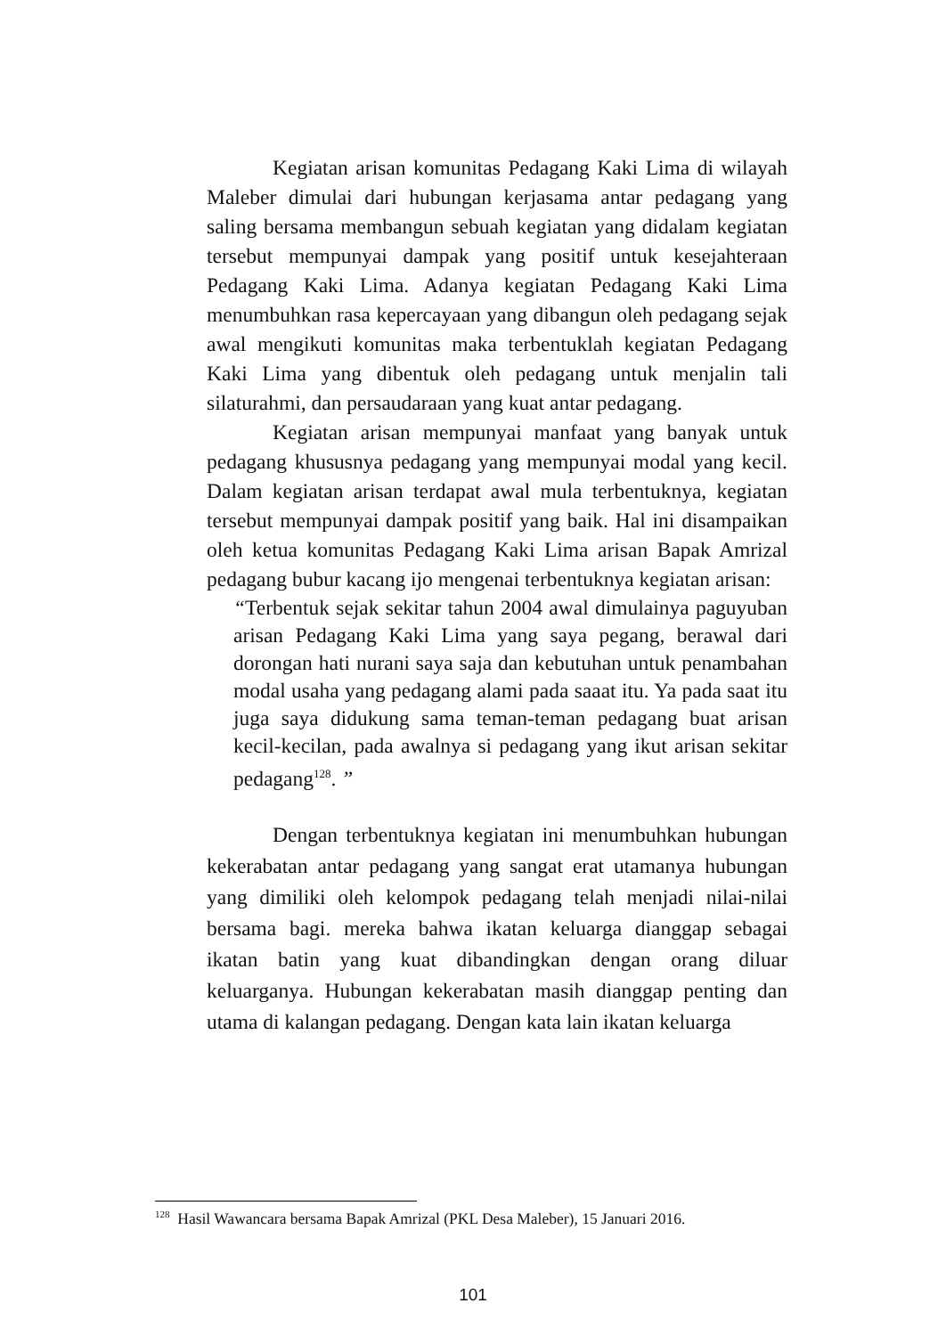Kegiatan arisan komunitas Pedagang Kaki Lima di wilayah Maleber dimulai dari hubungan kerjasama antar pedagang yang saling bersama membangun sebuah kegiatan yang didalam kegiatan tersebut mempunyai dampak yang positif untuk kesejahteraan Pedagang Kaki Lima. Adanya kegiatan Pedagang Kaki Lima menumbuhkan rasa kepercayaan yang dibangun oleh pedagang sejak awal mengikuti komunitas maka terbentuklah kegiatan Pedagang Kaki Lima yang dibentuk oleh pedagang untuk menjalin tali silaturahmi, dan persaudaraan yang kuat antar pedagang.
Kegiatan arisan mempunyai manfaat yang banyak untuk pedagang khususnya pedagang yang mempunyai modal yang kecil. Dalam kegiatan arisan terdapat awal mula terbentuknya, kegiatan tersebut mempunyai dampak positif yang baik. Hal ini disampaikan oleh ketua komunitas Pedagang Kaki Lima arisan Bapak Amrizal pedagang bubur kacang ijo mengenai terbentuknya kegiatan arisan:
“Terbentuk sejak sekitar tahun 2004 awal dimulainya paguyuban arisan Pedagang Kaki Lima yang saya pegang, berawal dari dorongan hati nurani saya saja dan kebutuhan untuk penambahan modal usaha yang pedagang alami pada saaat itu. Ya pada saat itu juga saya didukung sama teman-teman pedagang buat arisan kecil-kecilan, pada awalnya si pedagang yang ikut arisan sekitar pedagang<sup>128</sup>. ”
Dengan terbentuknya kegiatan ini menumbuhkan hubungan kekerabatan antar pedagang yang sangat erat utamanya hubungan yang dimiliki oleh kelompok pedagang telah menjadi nilai-nilai bersama bagi. mereka bahwa ikatan keluarga dianggap sebagai ikatan batin yang kuat dibandingkan dengan orang diluar keluarganya. Hubungan kekerabatan masih dianggap penting dan utama di kalangan pedagang. Dengan kata lain ikatan keluarga
<sup>128</sup> Hasil Wawancara bersama Bapak Amrizal (PKL Desa Maleber), 15 Januari 2016.
101